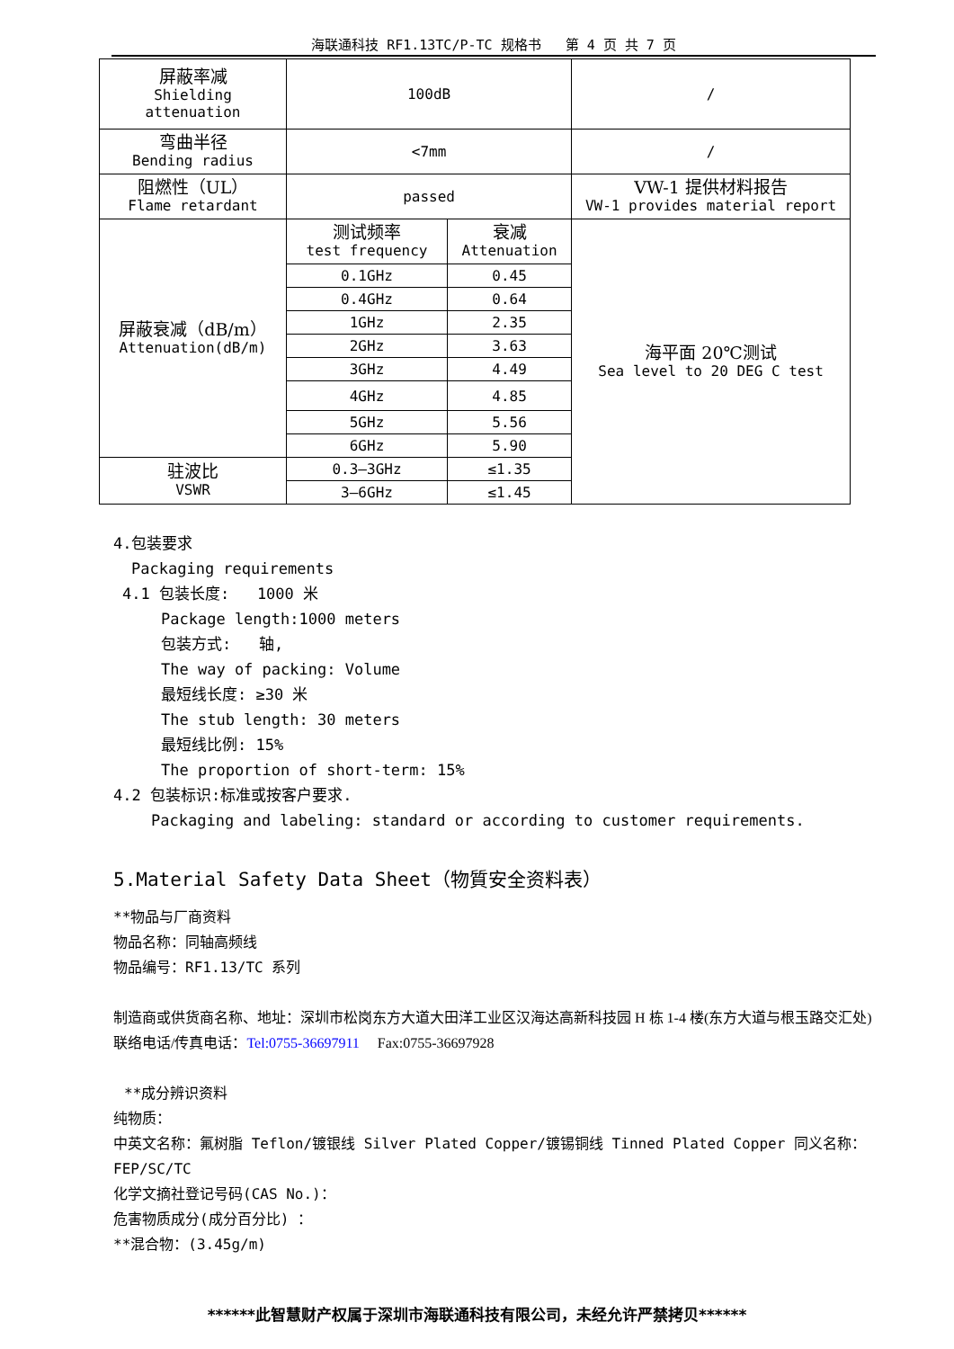海联通科技 RF1.13TC/P-TC 规格书 第 4 页 共 7 页
| 屏蔽率减 Shielding attenuation | 100dB | | / |
| 弯曲半径 Bending radius | <7mm | | / |
| 阻燃性（UL） Flame retardant | passed | | VW-1 提供材料报告 VW-1 provides material report |
| 屏蔽衰减（dB/m） Attenuation(dB/m) | 测试频率 test frequency | 衰减 Attenuation | 海平面 20℃测试 Sea level to 20 DEG C test |
| | 0.1GHz | 0.45 | |
| | 0.4GHz | 0.64 | |
| | 1GHz | 2.35 | |
| | 2GHz | 3.63 | |
| | 3GHz | 4.49 | |
| | 4GHz | 4.85 | |
| | 5GHz | 5.56 | |
| | 6GHz | 5.90 | |
| 驻波比 VSWR | 0.3—3GHz | ≤1.35 | |
| | 3—6GHz | ≤1.45 | |
4.包装要求
Packaging requirements
4.1 包装长度: 1000 米
Package length:1000 meters
包装方式: 轴,
The way of packing: Volume
最短线长度: ≥30 米
The stub length: 30 meters
最短线比例: 15%
The proportion of short-term: 15%
4.2 包装标识:标准或按客户要求.
Packaging and labeling: standard or according to customer requirements.
5.Material Safety Data Sheet（物質安全资料表）
**物品与厂商资料
物品名称：同轴高频线
物品编号：RF1.13/TC 系列
制造商或供货商名称、地址：深圳市松岗东方大道大田洋工业区汉海达高新科技园 H 栋 1-4 楼(东方大道与根玉路交汇处)
联络电话/传真电话：Tel:0755-36697911 Fax:0755-36697928
**成分辨识资料
纯物质：
中英文名称：氟树脂 Teflon/镀银线 Silver Plated Copper/镀锡铜线 Tinned Plated Copper 同义名称：FEP/SC/TC
化学文摘社登记号码(CAS No.)：
危害物质成分(成分百分比) ：
**混合物：(3.45g/m)
******此智慧财产权属于深圳市海联通科技有限公司，未经允许严禁拷贝******